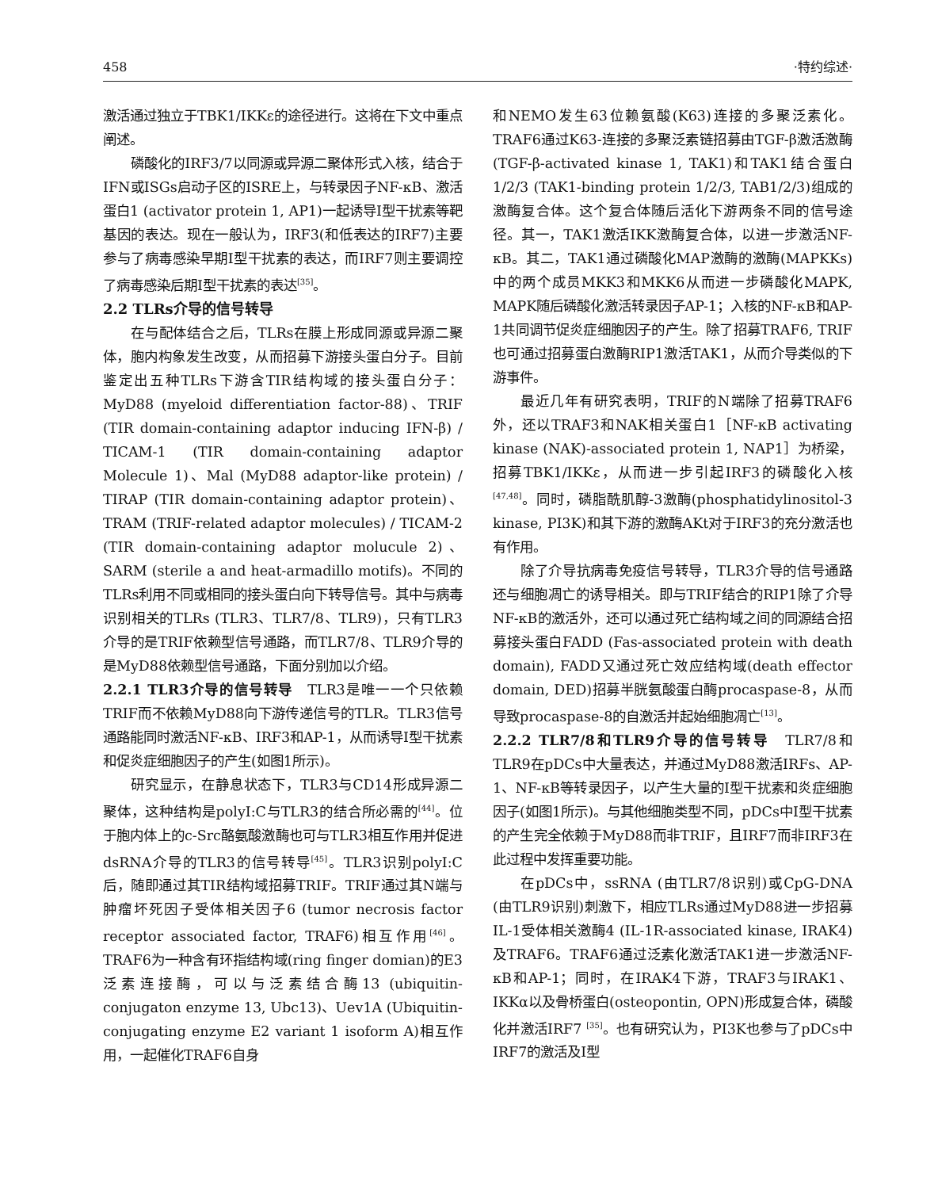458 ·特约综述·
激活通过独立于TBK1/IKKε的途径进行。这将在下文中重点阐述。
磷酸化的IRF3/7以同源或异源二聚体形式入核，结合于IFN或ISGs启动子区的ISRE上，与转录因子NF-κB、激活蛋白1 (activator protein 1, AP1)一起诱导I型干扰素等靶基因的表达。现在一般认为，IRF3(和低表达的IRF7)主要参与了病毒感染早期I型干扰素的表达，而IRF7则主要调控了病毒感染后期I型干扰素的表达<sup>[35]</sup>。
2.2 TLRs介导的信号转导
在与配体结合之后，TLRs在膜上形成同源或异源二聚体，胞内构象发生改变，从而招募下游接头蛋白分子。目前鉴定出五种TLRs下游含TIR结构域的接头蛋白分子：MyD88 (myeloid differentiation factor-88)、TRIF (TIR domain-containing adaptor inducing IFN-β) / TICAM-1 (TIR domain-containing adaptor Molecule 1)、Mal (MyD88 adaptor-like protein) / TIRAP (TIR domain-containing adaptor protein)、TRAM (TRIF-related adaptor molecules) / TICAM-2 (TIR domain-containing adaptor molucule 2)、SARM (sterile a and heat-armadillo motifs)。不同的TLRs利用不同或相同的接头蛋白向下转导信号。其中与病毒识别相关的TLRs (TLR3、TLR7/8、TLR9)，只有TLR3介导的是TRIF依赖型信号通路，而TLR7/8、TLR9介导的是MyD88依赖型信号通路，下面分别加以介绍。
2.2.1 TLR3介导的信号转导　TLR3是唯一一个只依赖TRIF而不依赖MyD88向下游传递信号的TLR。TLR3信号通路能同时激活NF-κB、IRF3和AP-1，从而诱导I型干扰素和促炎症细胞因子的产生(如图1所示)。
研究显示，在静息状态下，TLR3与CD14形成异源二聚体，这种结构是polyI:C与TLR3的结合所必需的<sup>[44]</sup>。位于胞内体上的c-Src酪氨酸激酶也可与TLR3相互作用并促进dsRNA介导的TLR3的信号转导<sup>[45]</sup>。TLR3识别polyI:C后，随即通过其TIR结构域招募TRIF。TRIF通过其N端与肿瘤坏死因子受体相关因子6 (tumor necrosis factor receptor associated factor, TRAF6)相互作用<sup>[46]</sup>。TRAF6为一种含有环指结构域(ring finger domian)的E3泛素连接酶，可以与泛素结合酶13 (ubiquitin-conjugaton enzyme 13, Ubc13)、Uev1A (Ubiquitin-conjugating enzyme E2 variant 1 isoform A)相互作用，一起催化TRAF6自身
和NEMO发生63位赖氨酸(K63)连接的多聚泛素化。TRAF6通过K63-连接的多聚泛素链招募由TGF-β激活激酶(TGF-β-activated kinase 1, TAK1)和TAK1结合蛋白1/2/3 (TAK1-binding protein 1/2/3, TAB1/2/3)组成的激酶复合体。这个复合体随后活化下游两条不同的信号途径。其一，TAK1激活IKK激酶复合体，以进一步激活NF-κB。其二，TAK1通过磷酸化MAP激酶的激酶(MAPKKs)中的两个成员MKK3和MKK6从而进一步磷酸化MAPK, MAPK随后磷酸化激活转录因子AP-1；入核的NF-κB和AP-1共同调节促炎症细胞因子的产生。除了招募TRAF6, TRIF也可通过招募蛋白激酶RIP1激活TAK1，从而介导类似的下游事件。
最近几年有研究表明，TRIF的N端除了招募TRAF6外，还以TRAF3和NAK相关蛋白1［NF-κB activating kinase (NAK)-associated protein 1, NAP1］为桥梁，招募TBK1/IKKε，从而进一步引起IRF3的磷酸化入核<sup>[47,48]</sup>。同时，磷脂酰肌醇-3激酶(phosphatidylinositol-3 kinase, PI3K)和其下游的激酶AKt对于IRF3的充分激活也有作用。
除了介导抗病毒免疫信号转导，TLR3介导的信号通路还与细胞凋亡的诱导相关。即与TRIF结合的RIP1除了介导NF-κB的激活外，还可以通过死亡结构域之间的同源结合招募接头蛋白FADD (Fas-associated protein with death domain), FADD又通过死亡效应结构域(death effector domain, DED)招募半胱氨酸蛋白酶procaspase-8，从而导致procaspase-8的自激活并起始细胞凋亡<sup>[13]</sup>。
2.2.2 TLR7/8和TLR9介导的信号转导　TLR7/8和TLR9在pDCs中大量表达，并通过MyD88激活IRFs、AP-1、NF-κB等转录因子，以产生大量的I型干扰素和炎症细胞因子(如图1所示)。与其他细胞类型不同，pDCs中I型干扰素的产生完全依赖于MyD88而非TRIF，且IRF7而非IRF3在此过程中发挥重要功能。
在pDCs中，ssRNA (由TLR7/8识别)或CpG-DNA (由TLR9识别)刺激下，相应TLRs通过MyD88进一步招募IL-1受体相关激酶4 (IL-1R-associated kinase, IRAK4)及TRAF6。TRAF6通过泛素化激活TAK1进一步激活NF-κB和AP-1；同时，在IRAK4下游，TRAF3与IRAK1、IKKα以及骨桥蛋白(osteopontin, OPN)形成复合体，磷酸化并激活IRF7 <sup>[35]</sup>。也有研究认为，PI3K也参与了pDCs中IRF7的激活及I型